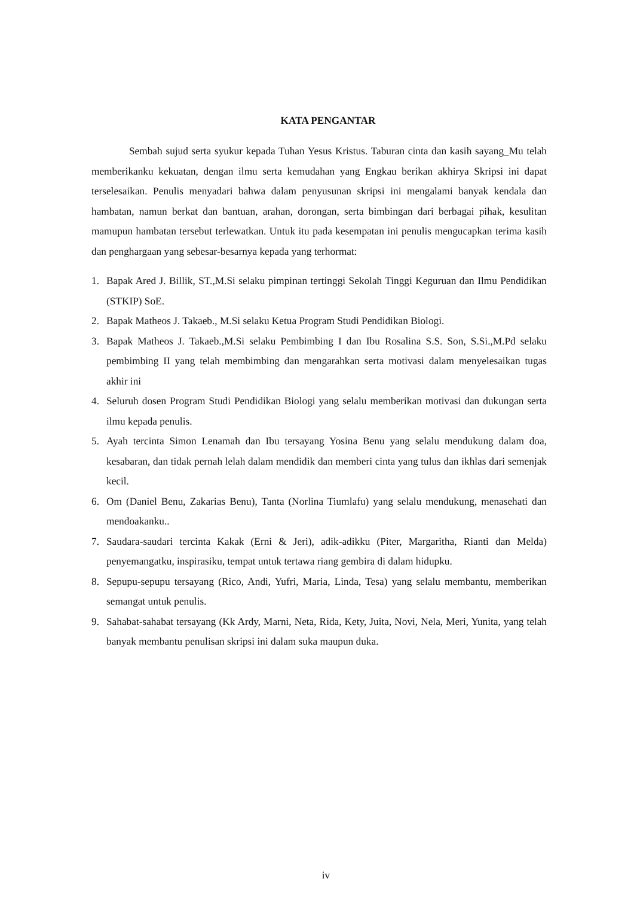KATA PENGANTAR
Sembah sujud serta syukur kepada Tuhan Yesus Kristus. Taburan cinta dan kasih sayang_Mu telah memberikanku kekuatan, dengan ilmu serta kemudahan yang Engkau berikan akhirya Skripsi ini dapat terselesaikan. Penulis menyadari bahwa dalam penyusunan skripsi ini mengalami banyak kendala dan hambatan, namun berkat dan bantuan, arahan, dorongan, serta bimbingan dari berbagai pihak, kesulitan mamupun hambatan tersebut terlewatkan. Untuk itu pada kesempatan ini penulis mengucapkan terima kasih dan penghargaan yang sebesar-besarnya kepada yang terhormat:
1. Bapak Ared J. Billik, ST.,M.Si selaku pimpinan tertinggi Sekolah Tinggi Keguruan dan Ilmu Pendidikan (STKIP) SoE.
2. Bapak Matheos J. Takaeb., M.Si selaku Ketua Program Studi Pendidikan Biologi.
3. Bapak Matheos J. Takaeb.,M.Si selaku Pembimbing I dan Ibu Rosalina S.S. Son, S.Si.,M.Pd selaku pembimbing II yang telah membimbing dan mengarahkan serta motivasi dalam menyelesaikan tugas akhir ini
4. Seluruh dosen Program Studi Pendidikan Biologi yang selalu memberikan motivasi dan dukungan serta ilmu kepada penulis.
5. Ayah tercinta Simon Lenamah dan Ibu tersayang Yosina Benu yang selalu mendukung dalam doa, kesabaran, dan tidak pernah lelah dalam mendidik dan memberi cinta yang tulus dan ikhlas dari semenjak kecil.
6. Om (Daniel Benu, Zakarias Benu), Tanta (Norlina Tiumlafu) yang selalu mendukung, menasehati dan mendoakanku..
7. Saudara-saudari tercinta Kakak (Erni & Jeri), adik-adikku (Piter, Margaritha, Rianti dan Melda) penyemangatku, inspirasiku, tempat untuk tertawa riang gembira di dalam hidupku.
8. Sepupu-sepupu tersayang (Rico, Andi, Yufri, Maria, Linda, Tesa) yang selalu membantu, memberikan semangat untuk penulis.
9. Sahabat-sahabat tersayang (Kk Ardy, Marni, Neta, Rida, Kety, Juita, Novi, Nela, Meri, Yunita, yang telah banyak membantu penulisan skripsi ini dalam suka maupun duka.
iv